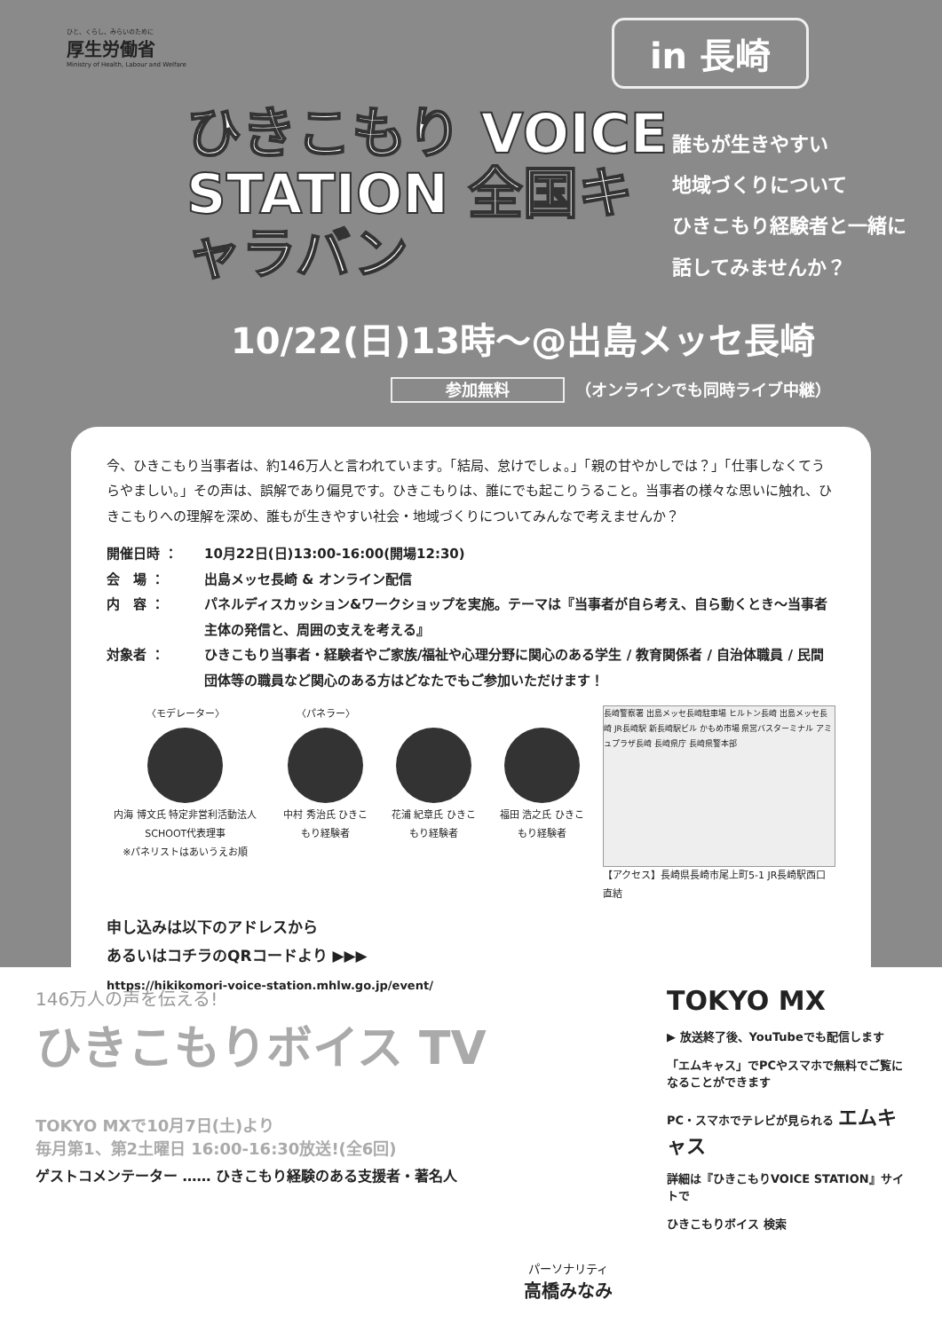ひと、くらし、みらいのために
厚生労働省
Ministry of Health, Labour and Welfare
in 長崎
ひきこもり VOICE STATION 全国キャラバン
誰もが生きやすい
地域づくりについて
ひきこもり経験者と一緒に
話してみませんか？
10/22(日)13時〜@出島メッセ長崎
参加無料 （オンラインでも同時ライブ中継）
今、ひきこもり当事者は、約146万人と言われています。「結局、怠けでしょ。」「親の甘やかしでは？」「仕事しなくてうらやましい。」その声は、誤解であり偏見です。ひきこもりは、誰にでも起こりうること。当事者の様々な思いに触れ、ひきこもりへの理解を深め、誰もが生きやすい社会・地域づくりについてみんなで考えませんか？
開催日時 ：
10月22日(日)13:00-16:00(開場12:30)
会　場 ：
出島メッセ長崎 & オンライン配信
内　容 ：
パネルディスカッション&ワークショップを実施。テーマは『当事者が自ら考え、自ら動くとき〜当事者主体の発信と、周囲の支えを考える』
対象者 ：
ひきこもり当事者・経験者やご家族/福祉や心理分野に関心のある学生 / 教育関係者 / 自治体職員 / 民間団体等の職員など関心のある方はどなたでもご参加いただけます！
〈モデレーター〉
内海 博文氏 特定非営利活動法人SCHOOT代表理事
※パネリストはあいうえお順
〈パネラー〉
中村 秀治氏 ひきこもり経験者
花浦 紀章氏 ひきこもり経験者
福田 浩之氏 ひきこもり経験者
長崎警察署 出島メッセ長崎駐車場 ヒルトン長崎 出島メッセ長崎 JR長崎駅 新長崎駅ビル かもめ市場 県営バスターミナル アミュプラザ長崎 長崎県庁 長崎県警本部
【アクセス】長崎県長崎市尾上町5-1 JR長崎駅西口直結
申し込みは以下のアドレスから
あるいはコチラのQRコードより ▶▶▶
https://hikikomori-voice-station.mhlw.go.jp/event/
146万人の声を伝える!
ひきこもりボイス TV
TOKYO MXで10月7日(土)より
毎月第1、第2土曜日 16:00-16:30放送!(全6回)
ゲストコメンテーター …… ひきこもり経験のある支援者・著名人
パーソナリティ
高橋みなみ
TOKYO MX
▶ 放送終了後、YouTubeでも配信します
「エムキャス」でPCやスマホで無料でご覧になることができます
PC・スマホでテレビが見られる エムキャス
詳細は『ひきこもりVOICE STATION』サイトで
ひきこもりボイス 検索